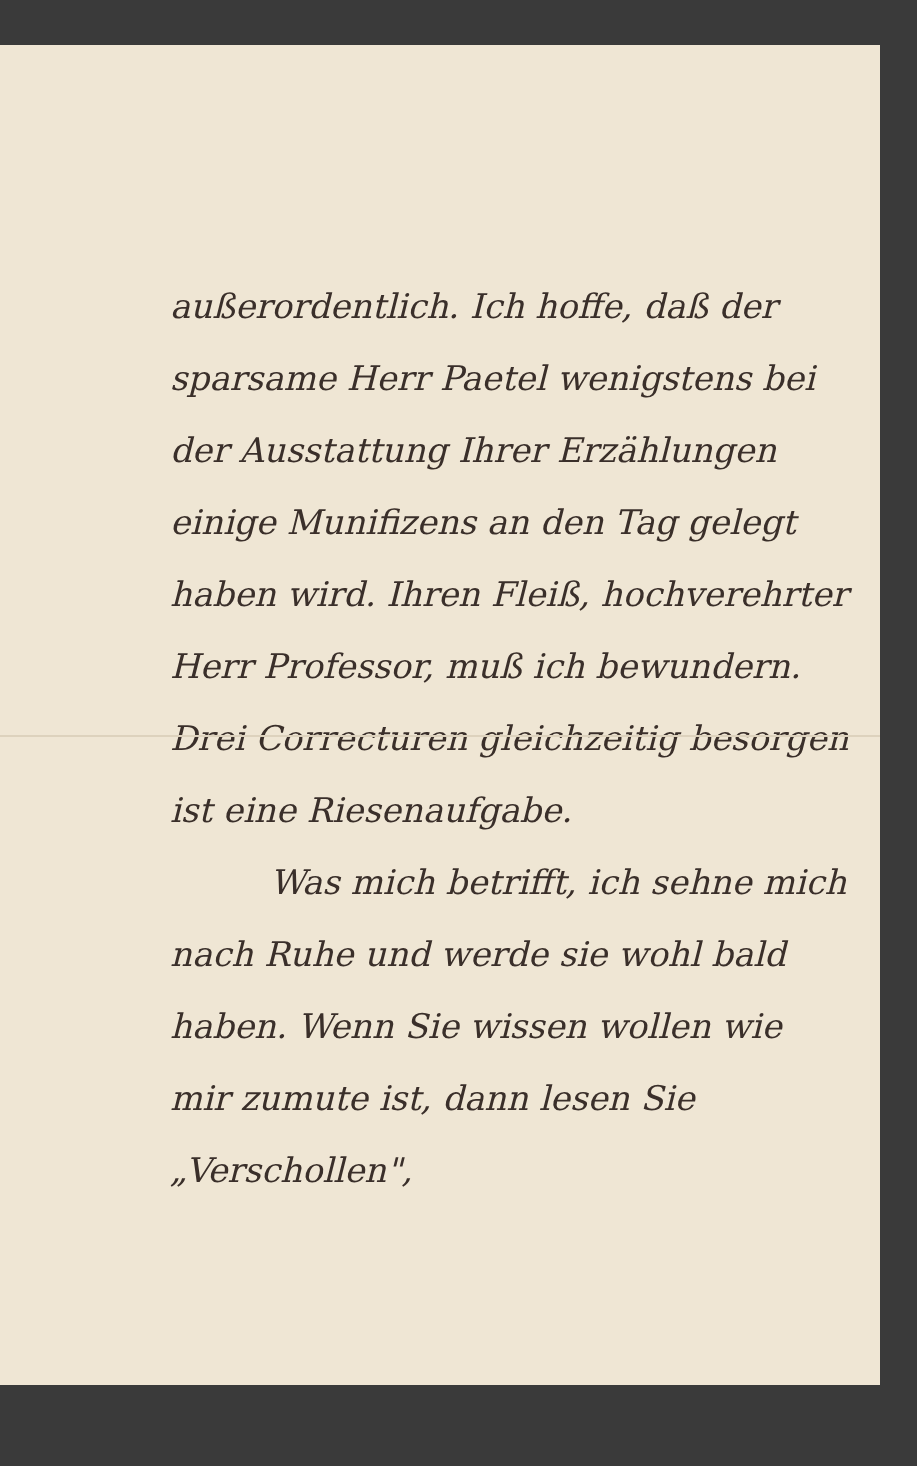außerordentlich. Ich hoffe, daß der sparsame Herr Paetel wenigstens bei der Ausstattung Ihrer Erzählungen einige Munifizens an den Tag gelegt haben wird. Ihren Fleiß, hochverehrter Herr Professor, muß ich bewundern. Drei Correcturen gleichzeitig besorgen ist eine Riesenaufgabe.
Was mich betrifft, ich sehne mich nach Ruhe und werde sie wohl bald haben. Wenn Sie wissen wollen wie mir zumute ist, dann lesen Sie „Verschollen",